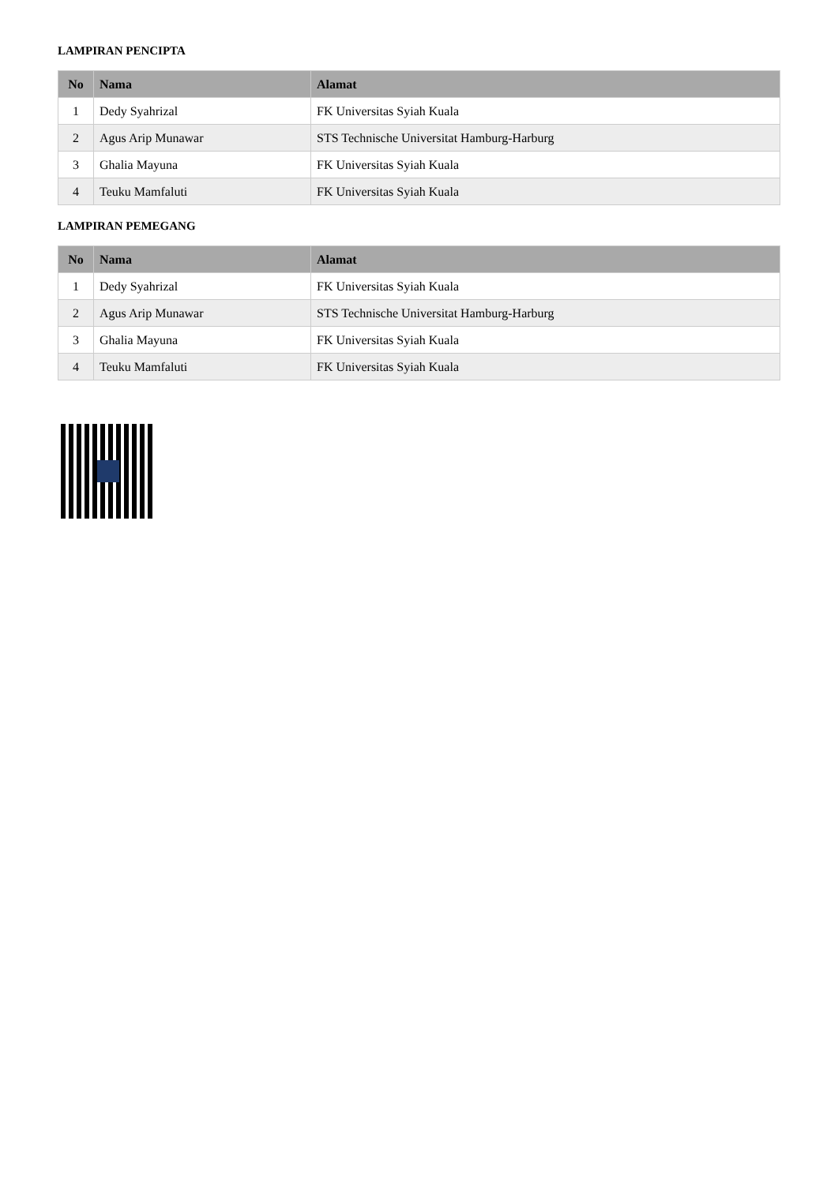LAMPIRAN PENCIPTA
| No | Nama | Alamat |
| --- | --- | --- |
| 1 | Dedy Syahrizal | FK Universitas Syiah Kuala |
| 2 | Agus Arip Munawar | STS Technische Universitat Hamburg-Harburg |
| 3 | Ghalia Mayuna | FK Universitas Syiah Kuala |
| 4 | Teuku Mamfaluti | FK Universitas Syiah Kuala |
LAMPIRAN PEMEGANG
| No | Nama | Alamat |
| --- | --- | --- |
| 1 | Dedy Syahrizal | FK Universitas Syiah Kuala |
| 2 | Agus Arip Munawar | STS Technische Universitat Hamburg-Harburg |
| 3 | Ghalia Mayuna | FK Universitas Syiah Kuala |
| 4 | Teuku Mamfaluti | FK Universitas Syiah Kuala |